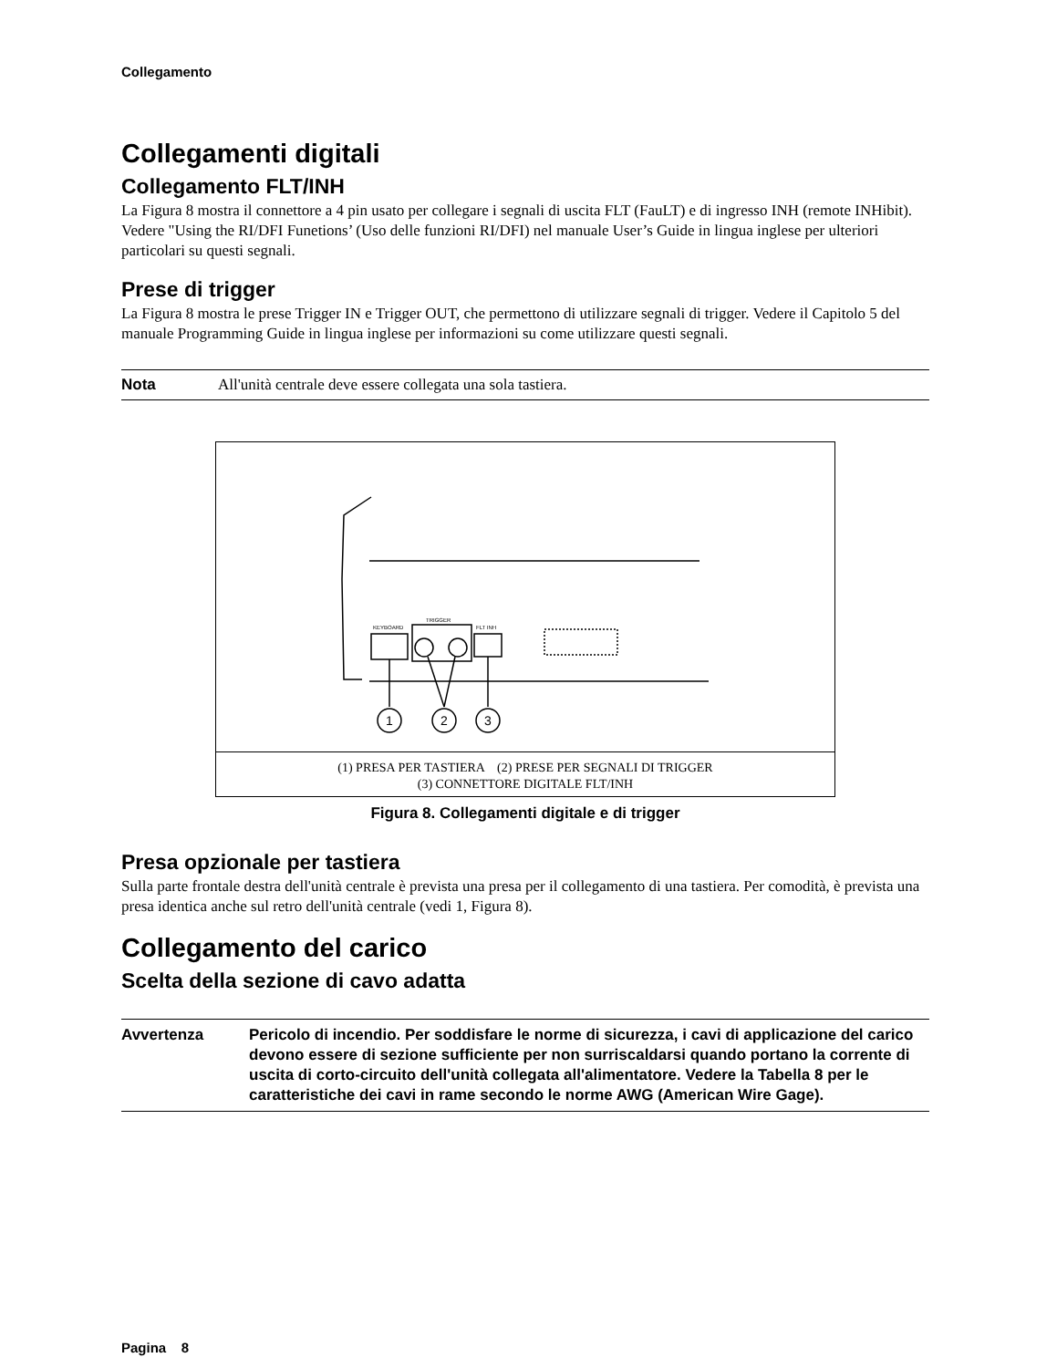Collegamento
Collegamenti digitali
Collegamento FLT/INH
La Figura 8 mostra il connettore a 4 pin usato per collegare i segnali di uscita FLT (FauLT) e di ingresso INH (remote INHibit). Vedere "Using the RI/DFI Funetions’ (Uso delle funzioni RI/DFI) nel manuale User’s Guide in lingua inglese per ulteriori particolari su questi segnali.
Prese di trigger
La Figura 8 mostra le prese Trigger IN e Trigger OUT, che permettono di utilizzare segnali di trigger. Vedere il Capitolo 5 del manuale Programming Guide in lingua inglese per informazioni su come utilizzare questi segnali.
Nota All'unità centrale deve essere collegata una sola tastiera.
1
2
3
KEYBOARD
TRIGGER
FLT INH
(1) PRESA PER TASTIERA (2) PRESE PER SEGNALI DI TRIGGER
(3) CONNETTORE DIGITALE FLT/INH
Figura 8. Collegamenti digitale e di trigger
Presa opzionale per tastiera
Sulla parte frontale destra dell'unità centrale è prevista una presa per il collegamento di una tastiera. Per comodità, è prevista una presa identica anche sul retro dell'unità centrale (vedi 1, Figura 8).
Collegamento del carico
Scelta della sezione di cavo adatta
Avvertenza Pericolo di incendio. Per soddisfare le norme di sicurezza, i cavi di applicazione del carico devono essere di sezione sufficiente per non surriscaldarsi quando portano la corrente di uscita di corto-circuito dell'unità collegata all'alimentatore. Vedere la Tabella 8 per le caratteristiche dei cavi in rame secondo le norme AWG (American Wire Gage).
Pagina 8